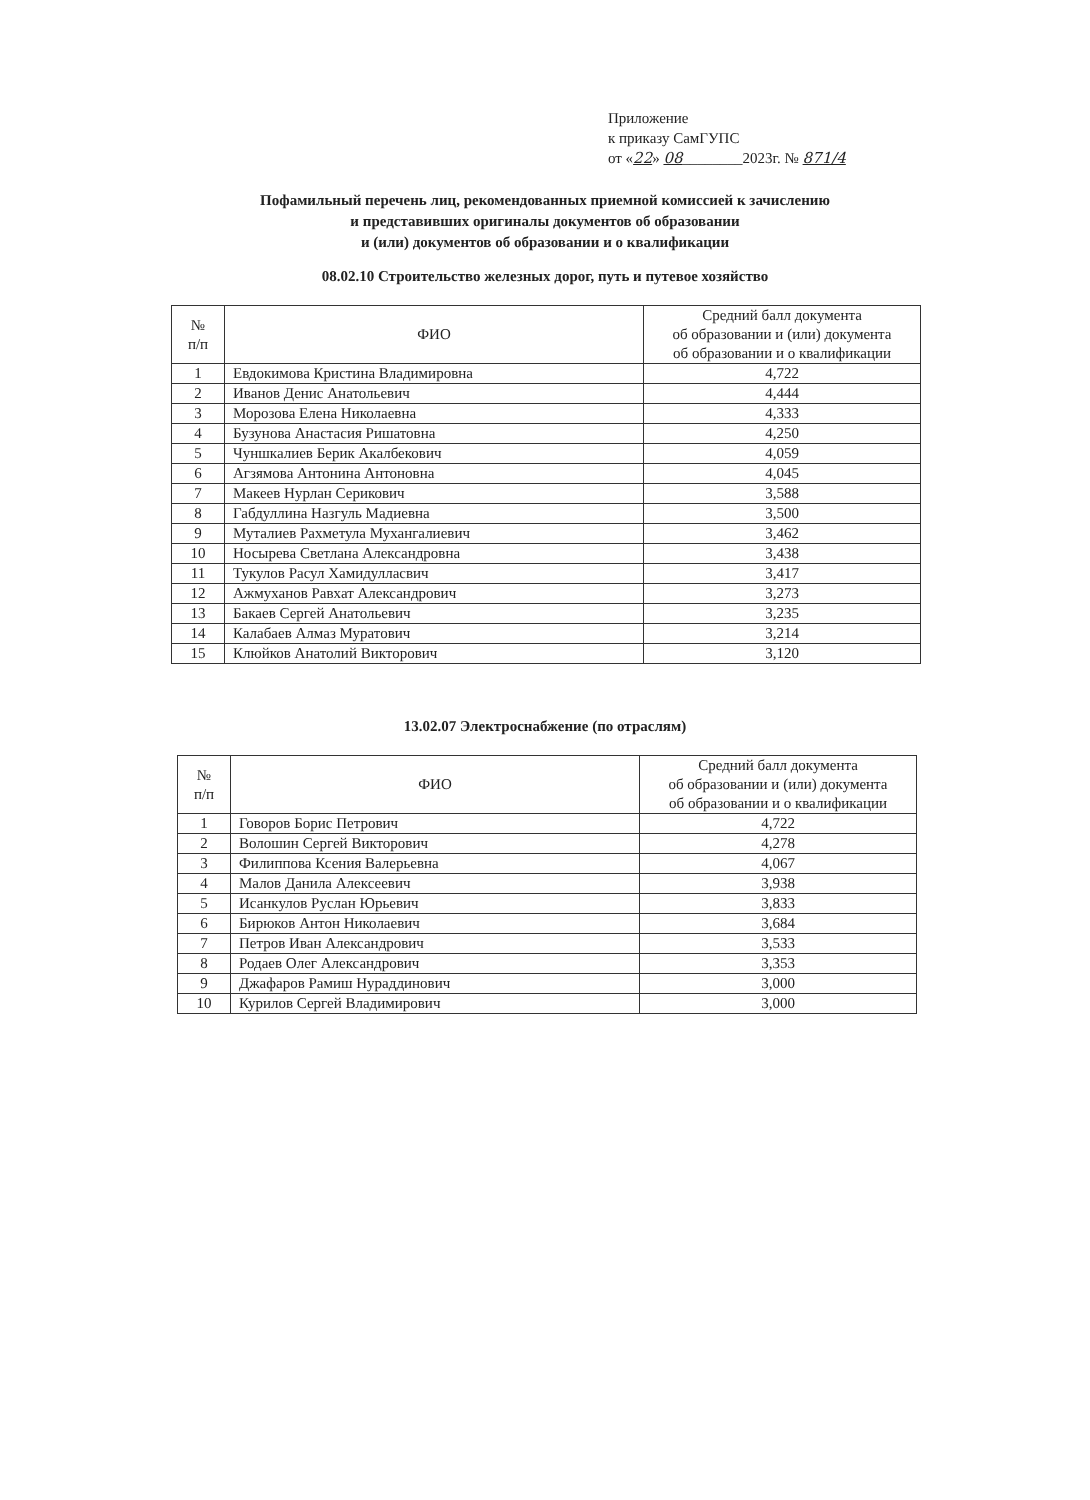Приложение
к приказу СамГУПС
от «22» 08________2023г. № 871/4
Пофамильный перечень лиц, рекомендованных приемной комиссией к зачислению
и представивших оригиналы документов об образовании
и (или) документов об образовании и о квалификации
08.02.10 Строительство железных дорог, путь и путевое хозяйство
| № п/п | ФИО | Средний балл документа об образовании и (или) документа об образовании и о квалификации |
| --- | --- | --- |
| 1 | Евдокимова Кристина Владимировна | 4,722 |
| 2 | Иванов Денис Анатольевич | 4,444 |
| 3 | Морозова Елена Николаевна | 4,333 |
| 4 | Бузунова Анастасия Ришатовна | 4,250 |
| 5 | Чуншкалиев Берик Акалбекович | 4,059 |
| 6 | Агзямова Антонина Антоновна | 4,045 |
| 7 | Макеев Нурлан Серикович | 3,588 |
| 8 | Габдуллина Назгуль Мадиевна | 3,500 |
| 9 | Муталиев Рахметула Мухангалиевич | 3,462 |
| 10 | Носырева Светлана Александровна | 3,438 |
| 11 | Тукулов Расул Хамидулласвич | 3,417 |
| 12 | Ажмуханов Равхат Александрович | 3,273 |
| 13 | Бакаев Сергей Анатольевич | 3,235 |
| 14 | Калабаев Алмаз Муратович | 3,214 |
| 15 | Клюйков Анатолий Викторович | 3,120 |
13.02.07 Электроснабжение (по отраслям)
| № п/п | ФИО | Средний балл документа об образовании и (или) документа об образовании и о квалификации |
| --- | --- | --- |
| 1 | Говоров Борис Петрович | 4,722 |
| 2 | Волошин Сергей Викторович | 4,278 |
| 3 | Филиппова Ксения Валерьевна | 4,067 |
| 4 | Малов Данила Алексеевич | 3,938 |
| 5 | Исанкулов Руслан Юрьевич | 3,833 |
| 6 | Бирюков Антон Николаевич | 3,684 |
| 7 | Петров Иван Александрович | 3,533 |
| 8 | Родаев Олег Александрович | 3,353 |
| 9 | Джафаров Рамиш Нураддинович | 3,000 |
| 10 | Курилов Сергей Владимирович | 3,000 |